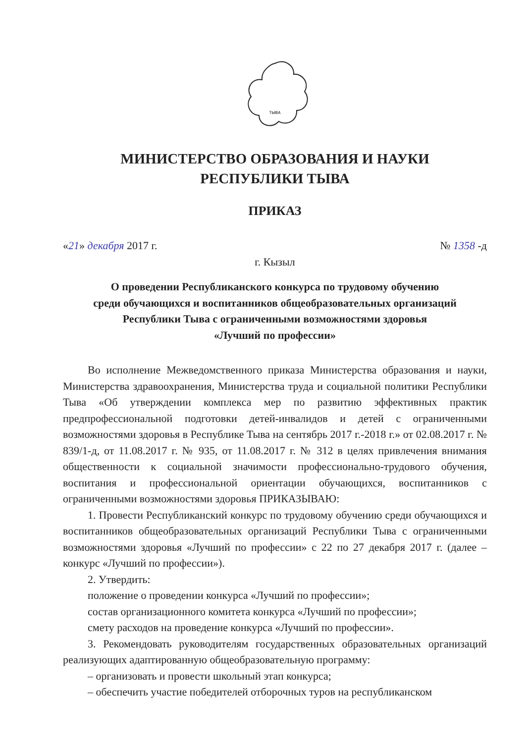ТЫВА
МИНИСТЕРСТВО ОБРАЗОВАНИЯ И НАУКИ
РЕСПУБЛИКИ ТЫВА
ПРИКАЗ
«21» декабря 2017 г. № 1358 -д
г. Кызыл
О проведении Республиканского конкурса по трудовому обучению
среди обучающихся и воспитанников общеобразовательных организаций
Республики Тыва с ограниченными возможностями здоровья
«Лучший по профессии»
Во исполнение Межведомственного приказа Министерства образования и науки, Министерства здравоохранения, Министерства труда и социальной политики Республики Тыва «Об утверждении комплекса мер по развитию эффективных практик предпрофессиональной подготовки детей-инвалидов и детей с ограниченными возможностями здоровья в Республике Тыва на сентябрь 2017 г.-2018 г.» от 02.08.2017 г. № 839/1-д, от 11.08.2017 г. № 935, от 11.08.2017 г. № 312 в целях привлечения внимания общественности к социальной значимости профессионально-трудового обучения, воспитания и профессиональной ориентации обучающихся, воспитанников с ограниченными возможностями здоровья ПРИКАЗЫВАЮ:
1. Провести Республиканский конкурс по трудовому обучению среди обучающихся и воспитанников общеобразовательных организаций Республики Тыва с ограниченными возможностями здоровья «Лучший по профессии» с 22 по 27 декабря 2017 г. (далее – конкурс «Лучший по профессии»).
2. Утвердить:
положение о проведении конкурса «Лучший по профессии»;
состав организационного комитета конкурса «Лучший по профессии»;
смету расходов на проведение конкурса «Лучший по профессии».
3. Рекомендовать руководителям государственных образовательных организаций реализующих адаптированную общеобразовательную программу:
– организовать и провести школьный этап конкурса;
– обеспечить участие победителей отборочных туров на республиканском